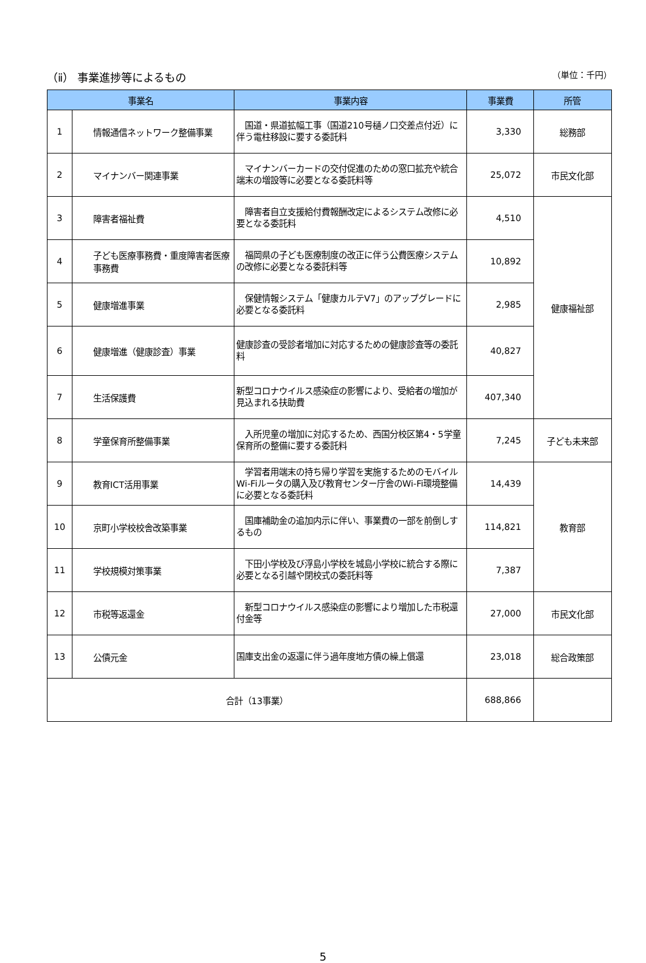（ⅱ） 事業進捗等によるもの （単位：千円）
| 事業名 | | 事業内容 | 事業費 | 所管 |
| --- | --- | --- | --- | --- |
| 1 | 情報通信ネットワーク整備事業 | 国道・県道拡幅工事（国道210号樋ノ口交差点付近）に伴う電柱移設に要する委託料 | 3,330 | 総務部 |
| 2 | マイナンバー関連事業 | マイナンバーカードの交付促進のための窓口拡充や統合端末の増設等に必要となる委託料等 | 25,072 | 市民文化部 |
| 3 | 障害者福祉費 | 障害者自立支援給付費報酬改定によるシステム改修に必要となる委託料 | 4,510 | 健康福祉部 |
| 4 | 子ども医療事務費・重度障害者医療事務費 | 福岡県の子ども医療制度の改正に伴う公費医療システムの改修に必要となる委託料等 | 10,892 | |
| 5 | 健康増進事業 | 保健情報システム「健康カルテV7」のアップグレードに必要となる委託料 | 2,985 | |
| 6 | 健康増進（健康診査）事業 | 健康診査の受診者増加に対応するための健康診査等の委託料 | 40,827 | |
| 7 | 生活保護費 | 新型コロナウイルス感染症の影響により、受給者の増加が見込まれる扶助費 | 407,340 | |
| 8 | 学童保育所整備事業 | 入所児童の増加に対応するため、西国分校区第4・5学童保育所の整備に要する委託料 | 7,245 | 子ども未来部 |
| 9 | 教育ICT活用事業 | 学習者用端末の持ち帰り学習を実施するためのモバイルWi-Fiルータの購入及び教育センター庁舎のWi-Fi環境整備に必要となる委託料 | 14,439 | 教育部 |
| 10 | 京町小学校校舎改築事業 | 国庫補助金の追加内示に伴い、事業費の一部を前倒しするもの | 114,821 | |
| 11 | 学校規模対策事業 | 下田小学校及び浮島小学校を城島小学校に統合する際に必要となる引越や閉校式の委託料等 | 7,387 | |
| 12 | 市税等返還金 | 新型コロナウイルス感染症の影響により増加した市税還付金等 | 27,000 | 市民文化部 |
| 13 | 公債元金 | 国庫支出金の返還に伴う過年度地方債の繰上償還 | 23,018 | 総合政策部 |
| 合計（13事業） | | | 688,866 | |
5